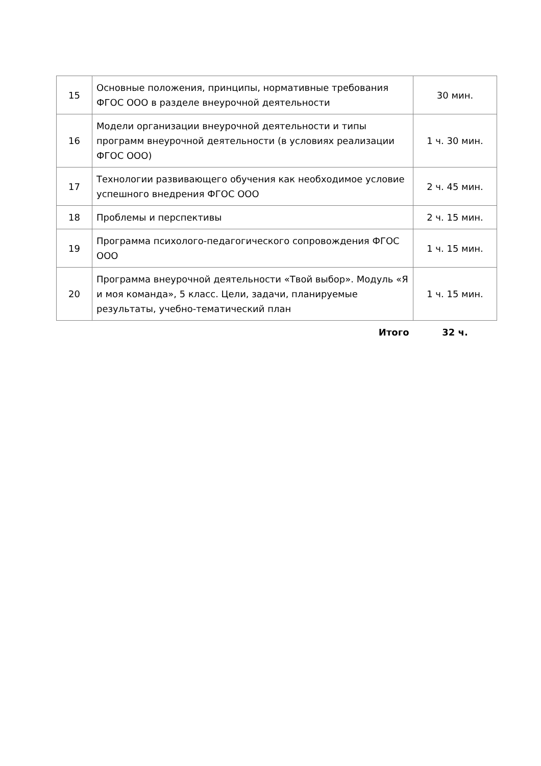| 15 | Основные положения, принципы, нормативные требования ФГОС ООО в разделе внеурочной деятельности | 30 мин. |
| 16 | Модели организации внеурочной деятельности и типы программ внеурочной деятельности (в условиях реализации ФГОС ООО) | 1 ч. 30 мин. |
| 17 | Технологии развивающего обучения как необходимое условие успешного внедрения ФГОС ООО | 2 ч. 45 мин. |
| 18 | Проблемы и перспективы | 2 ч. 15 мин. |
| 19 | Программа психолого-педагогического сопровождения ФГОС ООО | 1 ч. 15 мин. |
| 20 | Программа внеурочной деятельности «Твой выбор». Модуль «Я и моя команда», 5 класс. Цели, задачи, планируемые результаты, учебно-тематический план | 1 ч. 15 мин. |
| | Итого | 32 ч. |